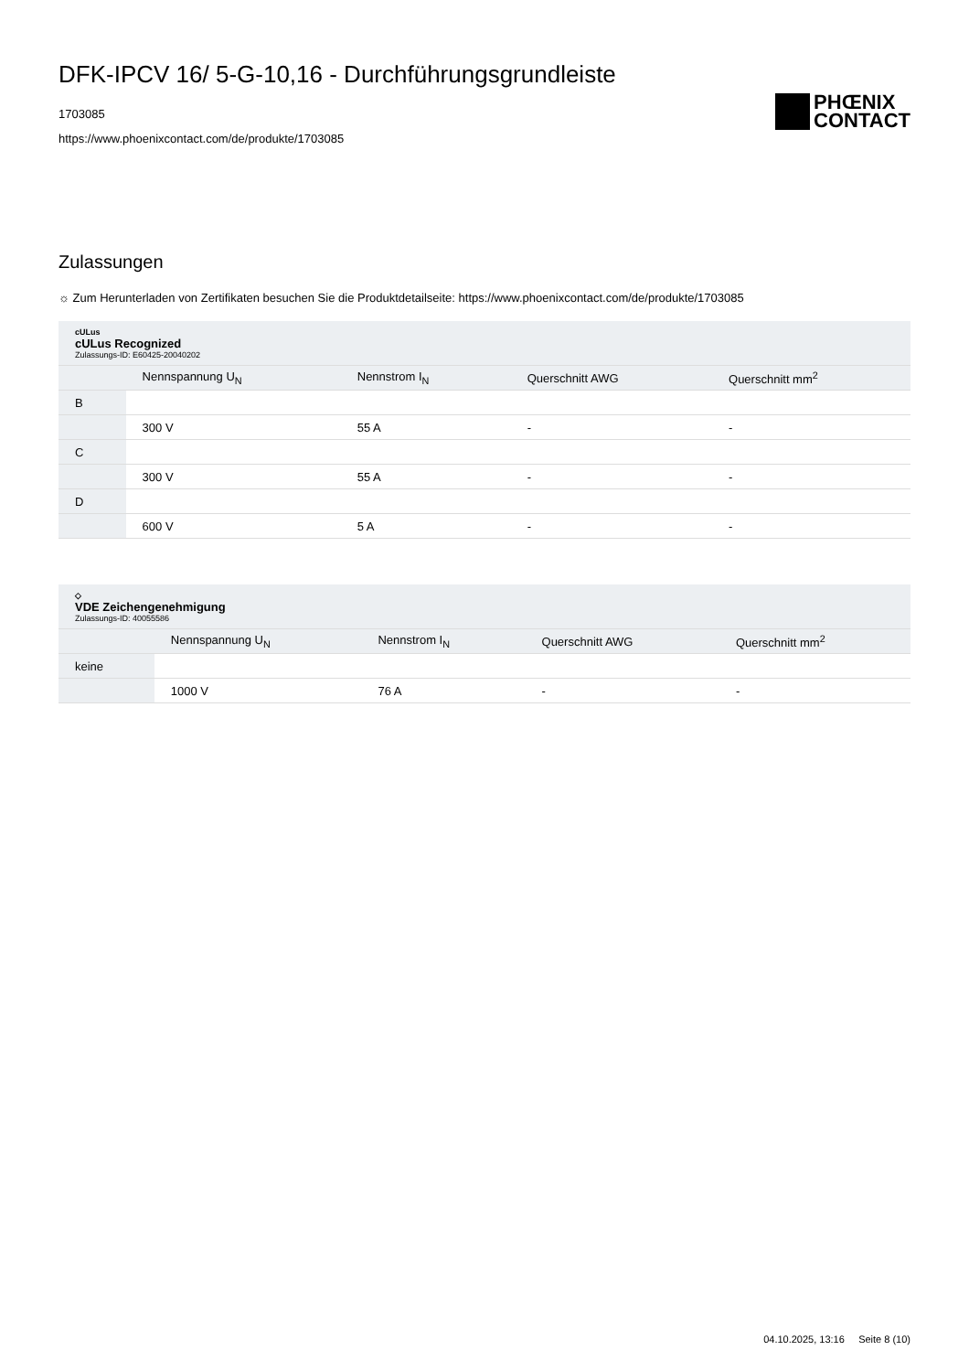DFK-IPCV 16/ 5-G-10,16 - Durchführungsgrundleiste
1703085
https://www.phoenixcontact.com/de/produkte/1703085
PHŒNIX
CONTACT
Zulassungen
☼ Zum Herunterladen von Zertifikaten besuchen Sie die Produktdetailseite: https://www.phoenixcontact.com/de/produkte/1703085
| cULus cULus Recognized Zulassungs-ID: E60425-20040202 | | | | |
| | Nennspannung U<sub>N</sub> | Nennstrom I<sub>N</sub> | Querschnitt AWG | Querschnitt mm<sup>2</sup> |
| B | | | | |
| | 300 V | 55 A | - | - |
| C | | | | |
| | 300 V | 55 A | - | - |
| D | | | | |
| | 600 V | 5 A | - | - |
| ◇ VDE Zeichengenehmigung Zulassungs-ID: 40055586 | | | | |
| | Nennspannung U<sub>N</sub> | Nennstrom I<sub>N</sub> | Querschnitt AWG | Querschnitt mm<sup>2</sup> |
| keine | | | | |
| | 1000 V | 76 A | - | - |
04.10.2025, 13:16 Seite 8 (10)